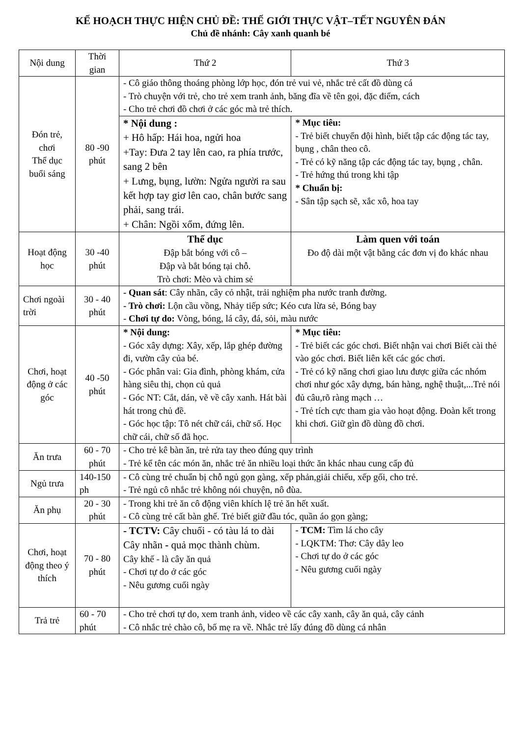KẾ HOẠCH THỰC HIỆN CHỦ ĐỀ: THẾ GIỚI THỰC VẬT–TẾT NGUYÊN ĐÁN
Chủ đề nhánh: Cây xanh quanh bé
| Nội dung | Thời gian | Thứ 2 | | Thứ 3 | |
| --- | --- | --- | --- | --- | --- |
| Đón trẻ, chơi Thể dục buổi sáng | 80 -90 phút | - Cô giáo thông thoáng phòng lớp học, đón trẻ vui vẻ, nhắc trẻ cất đồ dùng cá - Trò chuyện với trẻ, cho trẻ xem tranh ảnh, băng đĩa về tên gọi, đặc điểm, cách - Cho trẻ chơi đồ chơi ở các góc mà trẻ thích. | | | |
| | | * Nội dung : + Hô hấp: Hái hoa, ngửi hoa +Tay: Đưa 2 tay lên cao, ra phía trước, sang 2 bên + Lưng, bụng, lườn: Ngửa người ra sau kết hợp tay giơ lên cao, chân bước sang phải, sang trái. + Chân: Ngồi xổm, đứng lên. | | * Mục tiêu: - Trẻ biết chuyển đội hình, biết tập các động tác tay, bụng , chân theo cô. - Trẻ có kỹ năng tập các động tác tay, bụng , chân. - Trẻ hứng thú trong khi tập * Chuẩn bị: - Sân tập sạch sẽ, xắc xô, hoa tay | |
| Hoạt động học | 30 -40 phút | Thể dục Đập bắt bóng với cô – Đập và bắt bóng tại chỗ. Trò chơi: Mèo và chim sẻ | | Làm quen với toán Đo độ dài một vật bằng các đơn vị đo khác nhau | |
| Chơi ngoài trời | 30 - 40 phút | - Quan sát : Cây nhãn, cây cỏ nhật, trải nghiệm pha nước tranh đường. - Trò chơi: Lộn cầu vồng, Nhảy tiếp sức; Kéo cưa lừa sẻ, Bóng bay - Chơi tự do: Vòng, bóng, lá cây, đá, sỏi, màu nước | | | |
| Chơi, hoạt động ở các góc | 40 -50 phút | * Nội dung: - Góc xây dựng: Xây, xếp, lắp ghép đường đi, vườn cây của bé. - Góc phân vai: Gia đình, phòng khám, cửa hàng siêu thị, chọn củ quả - Góc NT: Cắt, dán, vẽ về cây xanh. Hát bài hát trong chủ đề. - Góc học tập: Tô nét chữ cái, chữ số. Học chữ cái, chữ số đã học. | * Mục tiêu: - Trẻ biết các góc chơi. Biết nhận vai chơi Biết cài thẻ vào góc chơi. Biết liên kết các góc chơi. - Trẻ có kỹ năng chơi giao lưu được giữa các nhóm chơi như góc xây dựng, bán hàng, nghệ thuật,...Trẻ nói đủ câu,rõ ràng mạch … - Trẻ tích cực tham gia vào hoạt động. Đoàn kết trong khi chơi. Giữ gìn đồ dùng đồ chơi. | | |
| Ăn trưa | 60 - 70 phút | - Cho trẻ kê bàn ăn, trẻ rửa tay theo đúng quy trình - Trẻ kể tên các món ăn, nhắc trẻ ăn nhiều loại thức ăn khác nhau cung cấp đủ | | | |
| Ngủ trưa | 140-150 ph | - Cô cùng trẻ chuẩn bị chỗ ngủ gọn gàng, xếp phản,giải chiếu, xếp gối, cho trẻ. - Trẻ ngủ cô nhắc trẻ không nói chuyện, nô đùa. | | | |
| Ăn phụ | 20 - 30 phút | - Trong khi trẻ ăn cô động viên khích lệ trẻ ăn hết xuất. - Cô cùng trẻ cất bàn ghế. Trẻ biết giữ đầu tóc, quần áo gọn gàng; | | | |
| Chơi, hoạt động theo ý thích | 70 - 80 phút | - TCTV: Cây chuối - có tàu lá to dài Cây nhãn - quả mọc thành chùm. Cây khế - là cây ăn quả - Chơi tự do ở các góc - Nêu gương cuối ngày | | | - TCM: Tìm lá cho cây - LQKTM: Thơ: Cây dây leo - Chơi tự do ở các góc - Nêu gương cuối ngày |
| Trả trẻ | 60 - 70 phút | - Cho trẻ chơi tự do, xem tranh ảnh, video về các cây xanh, cây ăn quả, cây cảnh - Cô nhắc trẻ chào cô, bố mẹ ra về. Nhắc trẻ lấy đúng đồ dùng cá nhân | | | |